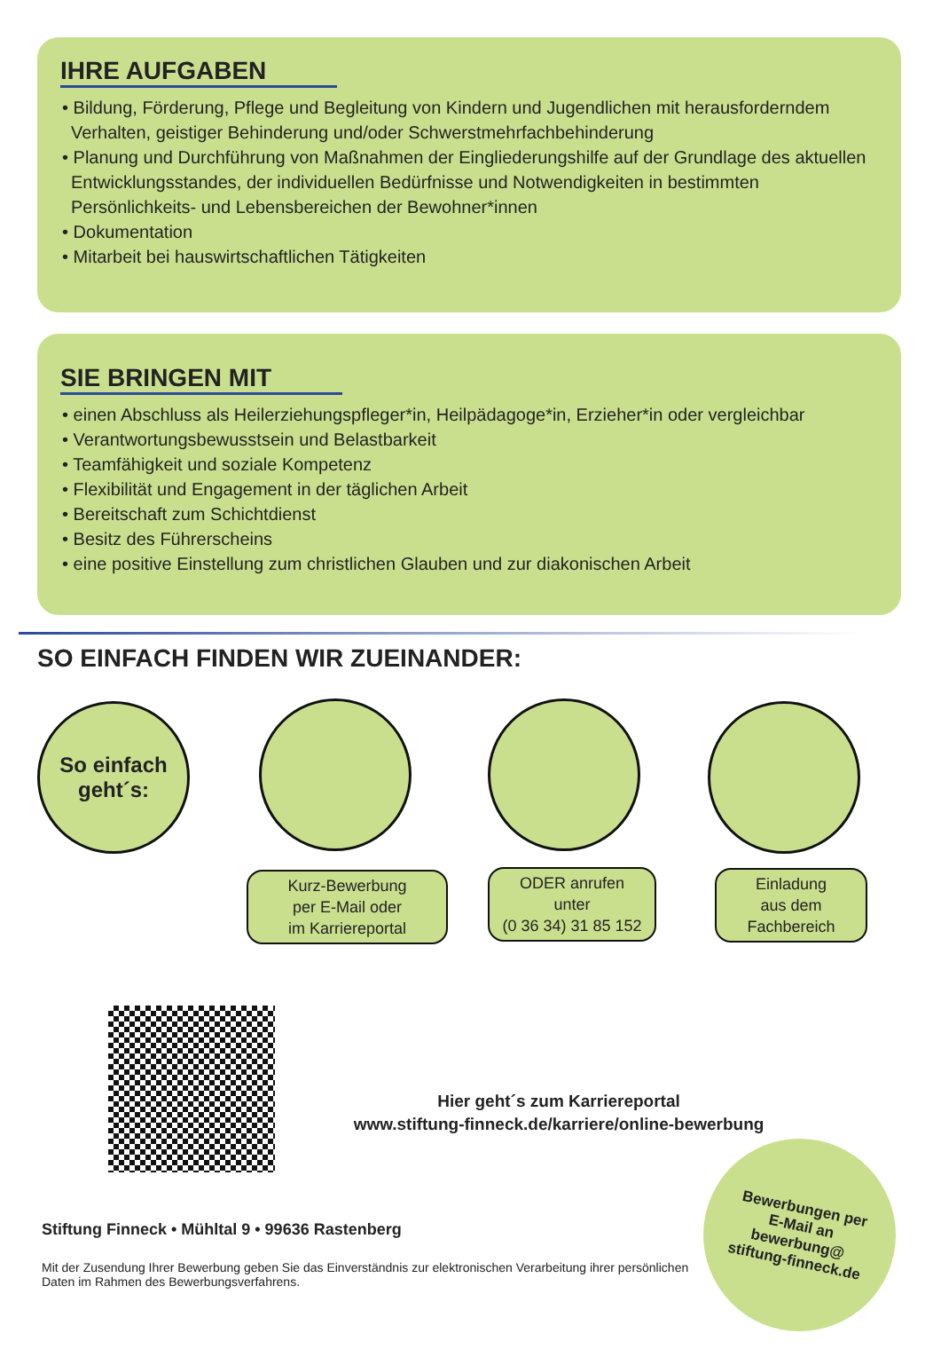IHRE AUFGABEN
• Bildung, Förderung, Pflege und Begleitung von Kindern und Jugendlichen mit heraus­forderndem Verhalten, geistiger Behinderung und/oder Schwerstmehrfachbehinderung
• Planung und Durchführung von Maßnahmen der Eingliederungshilfe auf der Grundlage des aktuellen Entwicklungsstandes, der individuellen Bedürfnisse und Notwendigkeiten in bestimmten Persönlichkeits- und Lebensbereichen der Bewohner*innen
• Dokumentation
• Mitarbeit bei hauswirtschaftlichen Tätigkeiten
SIE BRINGEN MIT
• einen Abschluss als Heilerziehungspfleger*in, Heilpädagoge*in, Erzieher*in oder vergleichbar
• Verantwortungsbewusstsein und Belastbarkeit
• Teamfähigkeit und soziale Kompetenz
• Flexibilität und Engagement in der täglichen Arbeit
• Bereitschaft zum Schichtdienst
• Besitz des Führerscheins
• eine positive Einstellung zum christlichen Glauben und zur diakonischen Arbeit
SO EINFACH FINDEN WIR ZUEINANDER:
So einfach
geht´s:
Kurz-Bewerbung
per E-Mail oder
im Karriereportal
ODER anrufen
unter
(0 36 34) 31 85 152
Einladung
aus dem
Fachbereich
Hier geht´s zum Karriereportal
www.stiftung-finneck.de/karriere/online-bewerbung
Stiftung Finneck • Mühltal 9 • 99636 Rastenberg
Mit der Zusendung Ihrer Bewerbung geben Sie das Einverständnis zur elektronischen Verarbeitung ihrer persön­lichen Daten im Rahmen des Bewerbungsverfahrens.
Bewerbungen per
E-Mail an
bewerbung@
stiftung-finneck.de